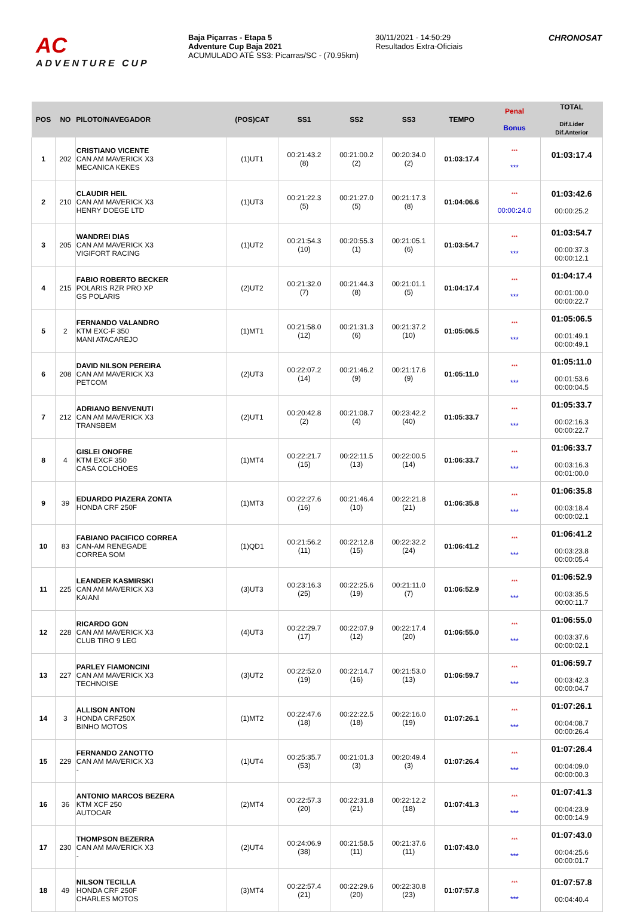AC
ADVENTURE CUP
Baja Piçarras - Etapa 5
Adventure Cup Baja 2021
ACUMULADO ATÉ SS3: Picarras/SC - (70.95km)
30/11/2021 - 14:50:29
Resultados Extra-Oficiais
CHRONOSAT
| POS | NO | PILOTO/NAVEGADOR | (POS)CAT | SS1 | SS2 | SS3 | TEMPO | Penal Bonus | TOTAL Dif.Lider Dif.Anterior |
| --- | --- | --- | --- | --- | --- | --- | --- | --- | --- |
| 1 | 202 | CRISTIANO VICENTE CAN AM MAVERICK X3 MECANICA KEKES | (1)UT1 | 00:21:43.2 (8) | 00:21:00.2 (2) | 00:20:34.0 (2) | 01:03:17.4 | *** *** | 01:03:17.4 |
| 2 | 210 | CLAUDIR HEIL CAN AM MAVERICK X3 HENRY DOEGE LTD | (1)UT3 | 00:21:22.3 (5) | 00:21:27.0 (5) | 00:21:17.3 (8) | 01:04:06.6 | *** 00:00:24.0 | 01:03:42.6 00:00:25.2 |
| 3 | 205 | WANDREI DIAS CAN AM MAVERICK X3 VIGIFORT RACING | (1)UT2 | 00:21:54.3 (10) | 00:20:55.3 (1) | 00:21:05.1 (6) | 01:03:54.7 | *** *** | 01:03:54.7 00:00:37.3 00:00:12.1 |
| 4 | 215 | FABIO ROBERTO BECKER POLARIS RZR PRO XP GS POLARIS | (2)UT2 | 00:21:32.0 (7) | 00:21:44.3 (8) | 00:21:01.1 (5) | 01:04:17.4 | *** *** | 01:04:17.4 00:01:00.0 00:00:22.7 |
| 5 | 2 | FERNANDO VALANDRO KTM EXC-F 350 MANI ATACAREJO | (1)MT1 | 00:21:58.0 (12) | 00:21:31.3 (6) | 00:21:37.2 (10) | 01:05:06.5 | *** *** | 01:05:06.5 00:01:49.1 00:00:49.1 |
| 6 | 208 | DAVID NILSON PEREIRA CAN AM MAVERICK X3 PETCOM | (2)UT3 | 00:22:07.2 (14) | 00:21:46.2 (9) | 00:21:17.6 (9) | 01:05:11.0 | *** *** | 01:05:11.0 00:01:53.6 00:00:04.5 |
| 7 | 212 | ADRIANO BENVENUTI CAN AM MAVERICK X3 TRANSBEM | (2)UT1 | 00:20:42.8 (2) | 00:21:08.7 (4) | 00:23:42.2 (40) | 01:05:33.7 | *** *** | 01:05:33.7 00:02:16.3 00:00:22.7 |
| 8 | 4 | GISLEI ONOFRE KTM EXCF 350 CASA COLCHOES | (1)MT4 | 00:22:21.7 (15) | 00:22:11.5 (13) | 00:22:00.5 (14) | 01:06:33.7 | *** *** | 01:06:33.7 00:03:16.3 00:01:00.0 |
| 9 | 39 | EDUARDO PIAZERA ZONTA HONDA CRF 250F | (1)MT3 | 00:22:27.6 (16) | 00:21:46.4 (10) | 00:22:21.8 (21) | 01:06:35.8 | *** *** | 01:06:35.8 00:03:18.4 00:00:02.1 |
| 10 | 83 | FABIANO PACIFICO CORREA CAN-AM RENEGADE CORREA SOM | (1)QD1 | 00:21:56.2 (11) | 00:22:12.8 (15) | 00:22:32.2 (24) | 01:06:41.2 | *** *** | 01:06:41.2 00:03:23.8 00:00:05.4 |
| 11 | 225 | LEANDER KASMIRSKI CAN AM MAVERICK X3 KAIANI | (3)UT3 | 00:23:16.3 (25) | 00:22:25.6 (19) | 00:21:11.0 (7) | 01:06:52.9 | *** *** | 01:06:52.9 00:03:35.5 00:00:11.7 |
| 12 | 228 | RICARDO GON CAN AM MAVERICK X3 CLUB TIRO 9 LEG | (4)UT3 | 00:22:29.7 (17) | 00:22:07.9 (12) | 00:22:17.4 (20) | 01:06:55.0 | *** *** | 01:06:55.0 00:03:37.6 00:00:02.1 |
| 13 | 227 | PARLEY FIAMONCINI CAN AM MAVERICK X3 TECHNOISE | (3)UT2 | 00:22:52.0 (19) | 00:22:14.7 (16) | 00:21:53.0 (13) | 01:06:59.7 | *** *** | 01:06:59.7 00:03:42.3 00:00:04.7 |
| 14 | 3 | ALLISON ANTON HONDA CRF250X BINHO MOTOS | (1)MT2 | 00:22:47.6 (18) | 00:22:22.5 (18) | 00:22:16.0 (19) | 01:07:26.1 | *** *** | 01:07:26.1 00:04:08.7 00:00:26.4 |
| 15 | 229 | FERNANDO ZANOTTO CAN AM MAVERICK X3 - | (1)UT4 | 00:25:35.7 (53) | 00:21:01.3 (3) | 00:20:49.4 (3) | 01:07:26.4 | *** *** | 01:07:26.4 00:04:09.0 00:00:00.3 |
| 16 | 36 | ANTONIO MARCOS BEZERA KTM XCF 250 AUTOCAR | (2)MT4 | 00:22:57.3 (20) | 00:22:31.8 (21) | 00:22:12.2 (18) | 01:07:41.3 | *** *** | 01:07:41.3 00:04:23.9 00:00:14.9 |
| 17 | 230 | THOMPSON BEZERRA CAN AM MAVERICK X3 - | (2)UT4 | 00:24:06.9 (38) | 00:21:58.5 (11) | 00:21:37.6 (11) | 01:07:43.0 | *** *** | 01:07:43.0 00:04:25.6 00:00:01.7 |
| 18 | 49 | NILSON TECILLA HONDA CRF 250F CHARLES MOTOS | (3)MT4 | 00:22:57.4 (21) | 00:22:29.6 (20) | 00:22:30.8 (23) | 01:07:57.8 | *** *** | 01:07:57.8 00:04:40.4 |